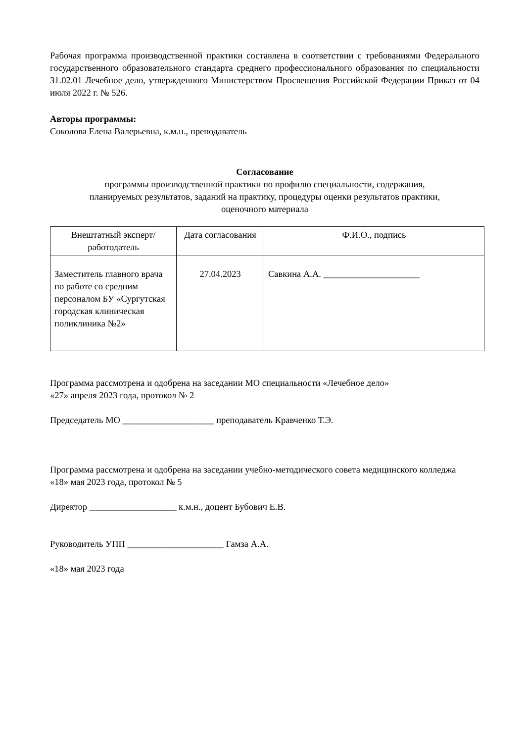Рабочая программа производственной практики составлена в соответствии с требованиями Федерального государственного образовательного стандарта среднего профессионального образования по специальности 31.02.01 Лечебное дело, утвержденного Министерством Просвещения Российской Федерации Приказ от 04 июля 2022 г. № 526.
Авторы программы:
Соколова Елена Валерьевна, к.м.н., преподаватель
Согласование
программы производственной практики по профилю специальности, содержания,
планируемых результатов, заданий на практику, процедуры оценки результатов практики,
оценочного материала
| Внештатный эксперт/ работодатель | Дата согласования | Ф.И.О., подпись |
| --- | --- | --- |
| Заместитель главного врача по работе со средним персоналом БУ «Сургутская городская клиническая поликлиника №2» | 27.04.2023 | Савкина А.А. _____________________ |
Программа рассмотрена и одобрена на заседании МО специальности «Лечебное дело»
«27» апреля 2023 года, протокол № 2
Председатель МО ____________________ преподаватель Кравченко Т.Э.
Программа рассмотрена и одобрена на заседании учебно-методического совета медицинского колледжа
«18» мая 2023 года, протокол № 5
Директор ___________________ к.м.н., доцент Бубович Е.В.
Руководитель УПП _____________________ Гамза А.А.
«18» мая 2023 года